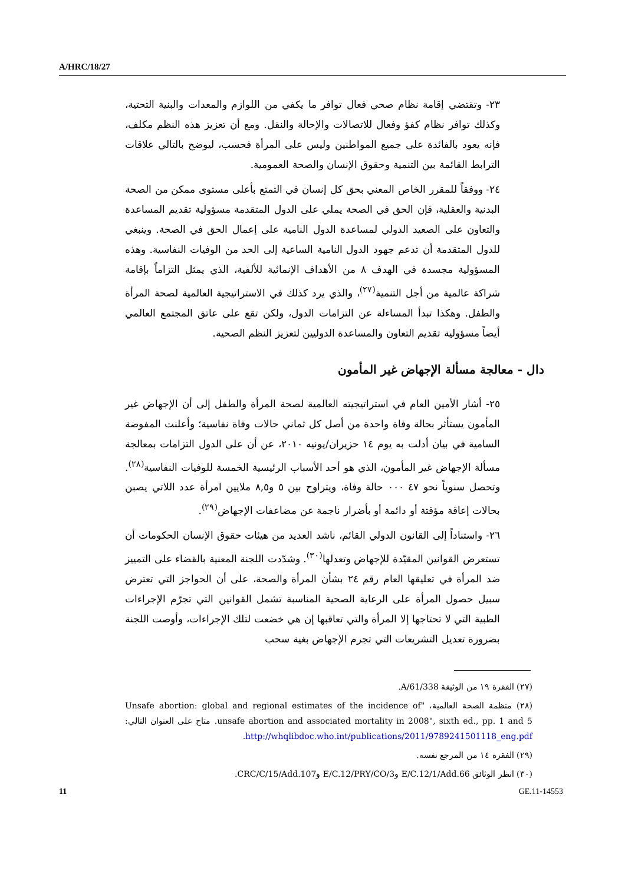A/HRC/18/27
٢٣- وتقتضي إقامة نظام صحي فعال توافر ما يكفي من اللوازم والمعدات والبنية التحتية، وكذلك توافر نظام كفؤ وفعال للاتصالات والإحالة والنقل. ومع أن تعزيز هذه النظم مكلف، فإنه يعود بالفائدة على جميع المواطنين وليس على المرأة فحسب، ليوضح بالتالي علاقات الترابط القائمة بين التنمية وحقوق الإنسان والصحة العمومية.
٢٤- ووفقاً للمقرر الخاص المعني بحق كل إنسان في التمتع بأعلى مستوى ممكن من الصحة البدنية والعقلية، فإن الحق في الصحة يملي على الدول المتقدمة مسؤولية تقديم المساعدة والتعاون على الصعيد الدولي لمساعدة الدول النامية على إعمال الحق في الصحة. وينبغي للدول المتقدمة أن تدعم جهود الدول النامية الساعية إلى الحد من الوفيات النفاسية. وهذه المسؤولية مجسدة في الهدف ٨ من الأهداف الإنمائية للألفية، الذي يمثل التزاماً بإقامة شراكة عالمية من أجل التنمية<sup>(٢٧)</sup>، والذي يرد كذلك في الاستراتيجية العالمية لصحة المرأة والطفل. وهكذا تبدأ المساءلة عن التزامات الدول، ولكن تقع على عاتق المجتمع العالمي أيضاً مسؤولية تقديم التعاون والمساعدة الدوليين لتعزيز النظم الصحية.
دال - معالجة مسألة الإجهاض غير المأمون
٢٥- أشار الأمين العام في استراتيجيته العالمية لصحة المرأة والطفل إلى أن الإجهاض غير المأمون يستأثر بحالة وفاة واحدة من أصل كل ثماني حالات وفاة نفاسية؛ وأعلنت المفوضة السامية في بيان أدلت به يوم ١٤ حزيران/يونيه ٢٠١٠، عن أن على الدول التزامات بمعالجة مسألة الإجهاض غير المأمون، الذي هو أحد الأسباب الرئيسية الخمسة للوفيات النفاسية<sup>(٢٨)</sup>. وتحصل سنوياً نحو ٤٧ ٠٠٠ حالة وفاة، ويتراوح بين ٥ و٨,٥ ملايين امرأة عدد اللاتي يصبن بحالات إعاقة مؤقتة أو دائمة أو بأضرار ناجمة عن مضاعفات الإجهاض<sup>(٢٩)</sup>.
٢٦- واستناداً إلى القانون الدولي القائم، ناشد العديد من هيئات حقوق الإنسان الحكومات أن تستعرض القوانين المقيّدة للإجهاض وتعدلها<sup>(٣٠)</sup>. وشدّدت اللجنة المعنية بالقضاء على التمييز ضد المرأة في تعليقها العام رقم ٢٤ بشأن المرأة والصحة، على أن الحواجز التي تعترض سبيل حصول المرأة على الرعاية الصحية المناسبة تشمل القوانين التي تجرّم الإجراءات الطبية التي لا تحتاجها إلا المرأة والتي تعاقبها إن هي خضعت لتلك الإجراءات، وأوصت اللجنة بضرورة تعديل التشريعات التي تجرم الإجهاض بغية سحب
(٢٧) الفقرة ١٩ من الوثيقة A/61/338.
(٢٨) منظمة الصحة العالمية، "Unsafe abortion: global and regional estimates of the incidence of unsafe abortion and associated mortality in 2008", sixth ed., pp. 1 and 5. متاح على العنوان التالي: http://whqlibdoc.who.int/publications/2011/9789241501118_eng.pdf.
(٢٩) الفقرة ١٤ من المرجع نفسه.
(٣٠) انظر الوثائق E/C.12/1/Add.66 وE/C.12/PRY/CO/3 وCRC/C/15/Add.107.
11 GE.11-14553